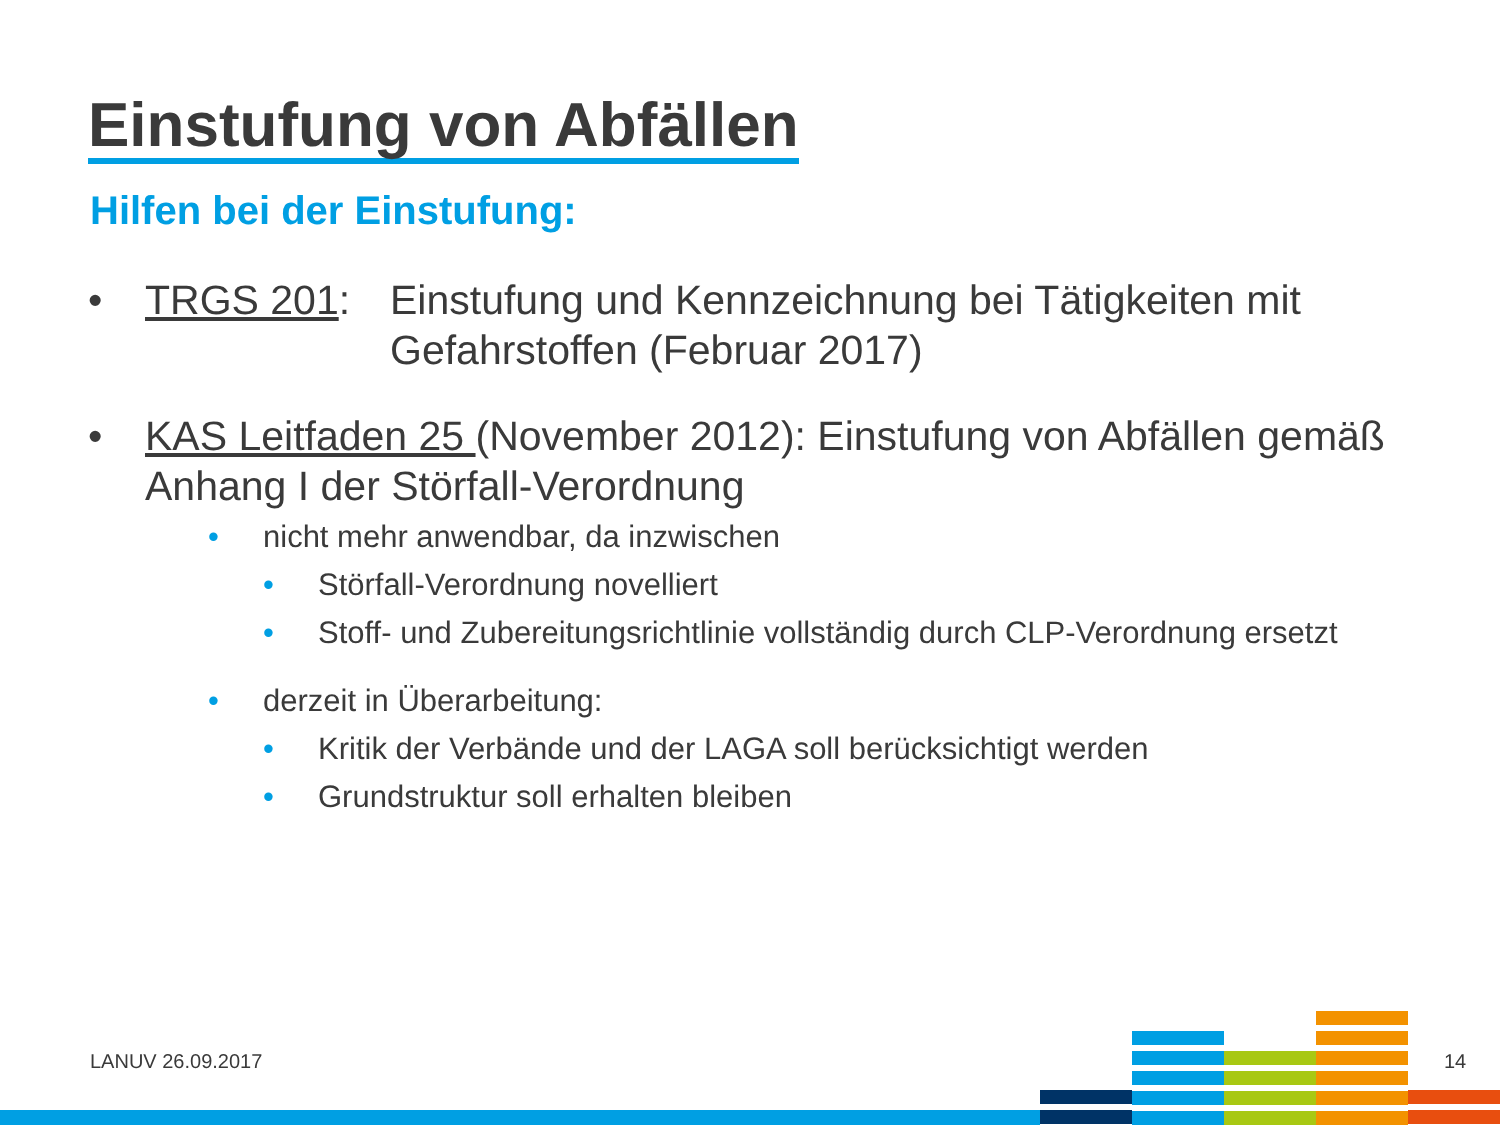Einstufung von Abfällen
Hilfen bei der Einstufung:
• TRGS 201: Einstufung und Kennzeichnung bei Tätigkeiten mit Gefahrstoffen (Februar 2017)
• KAS Leitfaden 25 (November 2012): Einstufung von Abfällen gemäß Anhang I der Störfall-Verordnung
• nicht mehr anwendbar, da inzwischen
• Störfall-Verordnung novelliert
• Stoff- und Zubereitungsrichtlinie vollständig durch CLP-Verordnung ersetzt
• derzeit in Überarbeitung:
• Kritik der Verbände und der LAGA soll berücksichtigt werden
• Grundstruktur soll erhalten bleiben
LANUV 26.09.2017 14